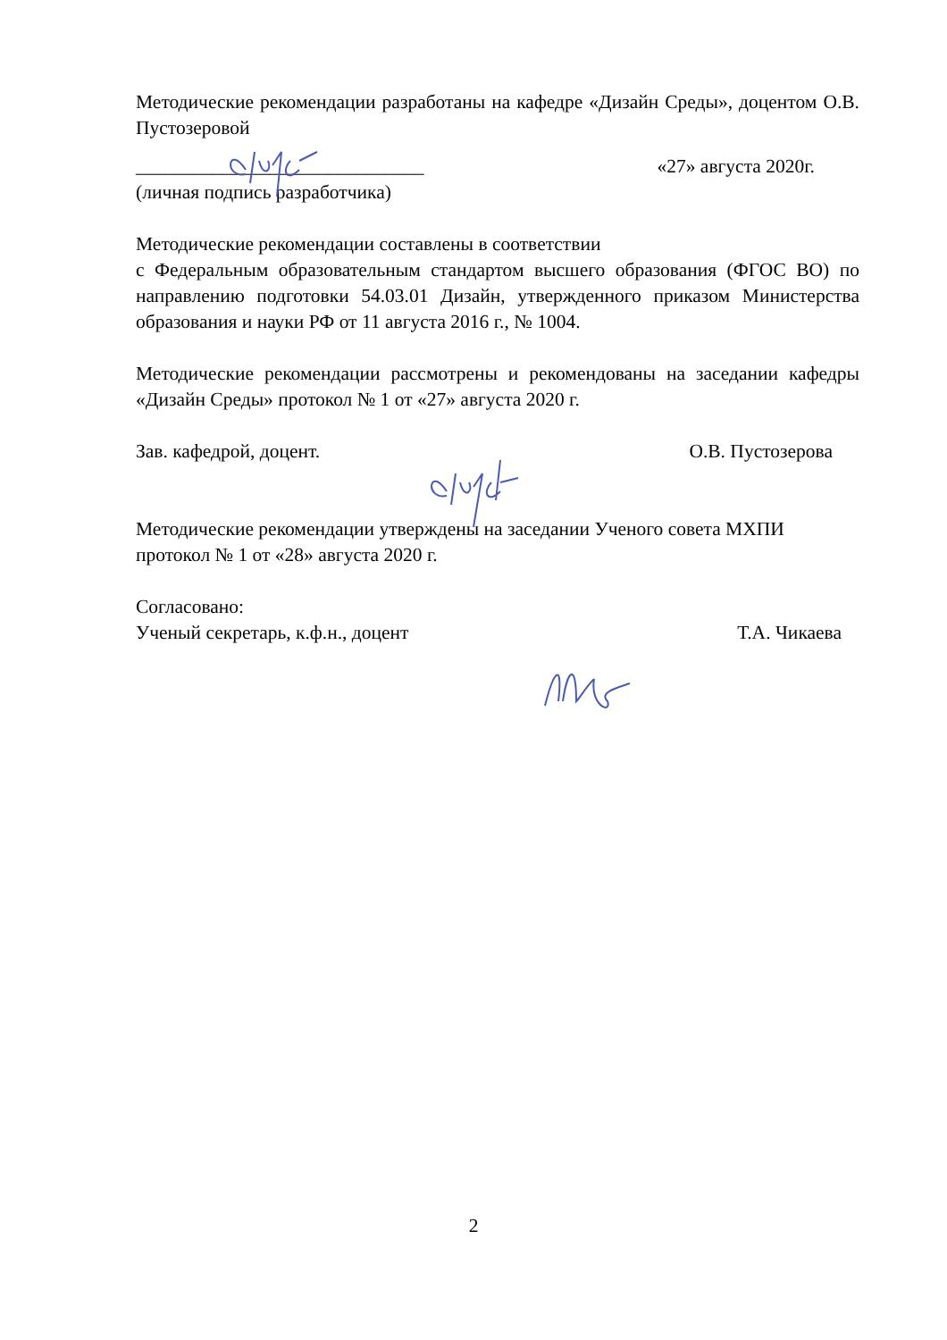Методические рекомендации разработаны на кафедре «Дизайн Среды», доцентом О.В. Пустозеровой
______________________________ «27» августа 2020г.
(личная подпись разработчика)
Методические рекомендации составлены в соответствии
с Федеральным образовательным стандартом высшего образования (ФГОС ВО) по направлению подготовки 54.03.01 Дизайн, утвержденного приказом Министерства образования и науки РФ от 11 августа 2016 г., № 1004.
Методические рекомендации рассмотрены и рекомендованы на заседании кафедры «Дизайн Среды» протокол № 1 от «27» августа 2020 г.
Зав. кафедрой, доцент. О.В. Пустозерова
Методические рекомендации утверждены на заседании Ученого совета МХПИ
протокол № 1 от «28» августа 2020 г.
Согласовано:
Ученый секретарь, к.ф.н., доцент Т.А. Чикаева
2